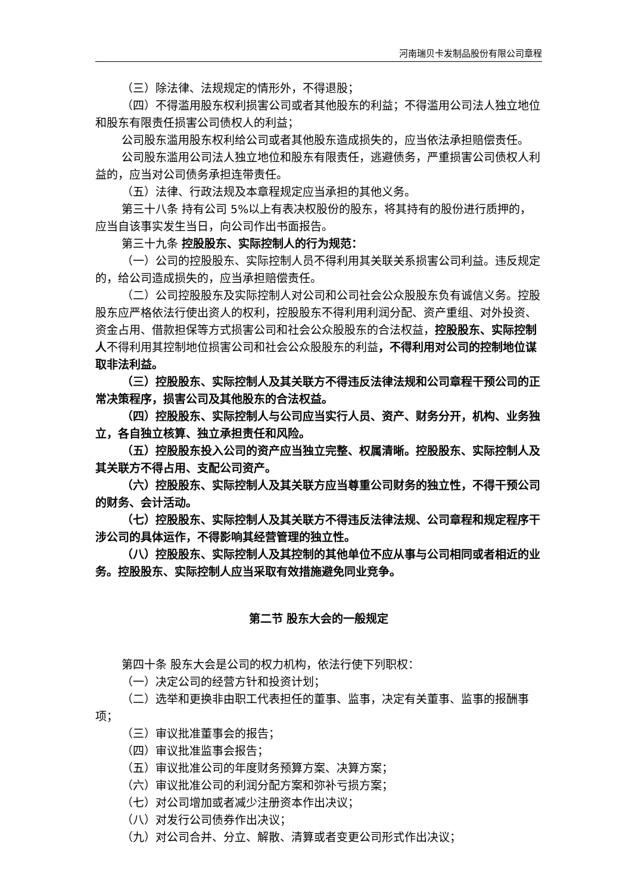河南瑞贝卡发制品股份有限公司章程
（三）除法律、法规规定的情形外，不得退股；
（四）不得滥用股东权利损害公司或者其他股东的利益；不得滥用公司法人独立地位和股东有限责任损害公司债权人的利益；
公司股东滥用股东权利给公司或者其他股东造成损失的，应当依法承担赔偿责任。
公司股东滥用公司法人独立地位和股东有限责任，逃避债务，严重损害公司债权人利益的，应当对公司债务承担连带责任。
（五）法律、行政法规及本章程规定应当承担的其他义务。
第三十八条 持有公司 5%以上有表决权股份的股东，将其持有的股份进行质押的，应当自该事实发生当日，向公司作出书面报告。
第三十九条 控股股东、实际控制人的行为规范：
（一）公司的控股股东、实际控制人员不得利用其关联关系损害公司利益。违反规定的，给公司造成损失的，应当承担赔偿责任。
（二）公司控股股东及实际控制人对公司和公司社会公众股股东负有诚信义务。控股股东应严格依法行使出资人的权利，控股股东不得利用利润分配、资产重组、对外投资、资金占用、借款担保等方式损害公司和社会公众股股东的合法权益，控股股东、实际控制人不得利用其控制地位损害公司和社会公众股股东的利益，不得利用对公司的控制地位谋取非法利益。
（三）控股股东、实际控制人及其关联方不得违反法律法规和公司章程干预公司的正常决策程序，损害公司及其他股东的合法权益。
（四）控股股东、实际控制人与公司应当实行人员、资产、财务分开，机构、业务独立，各自独立核算、独立承担责任和风险。
（五）控股股东投入公司的资产应当独立完整、权属清晰。控股股东、实际控制人及其关联方不得占用、支配公司资产。
（六）控股股东、实际控制人及其关联方应当尊重公司财务的独立性，不得干预公司的财务、会计活动。
（七）控股股东、实际控制人及其关联方不得违反法律法规、公司章程和规定程序干涉公司的具体运作，不得影响其经营管理的独立性。
（八）控股股东、实际控制人及其控制的其他单位不应从事与公司相同或者相近的业务。控股股东、实际控制人应当采取有效措施避免同业竞争。
第二节 股东大会的一般规定
第四十条 股东大会是公司的权力机构，依法行使下列职权：
（一）决定公司的经营方针和投资计划；
（二）选举和更换非由职工代表担任的董事、监事，决定有关董事、监事的报酬事项；
（三）审议批准董事会的报告；
（四）审议批准监事会报告；
（五）审议批准公司的年度财务预算方案、决算方案；
（六）审议批准公司的利润分配方案和弥补亏损方案；
（七）对公司增加或者减少注册资本作出决议；
（八）对发行公司债券作出决议；
（九）对公司合并、分立、解散、清算或者变更公司形式作出决议；